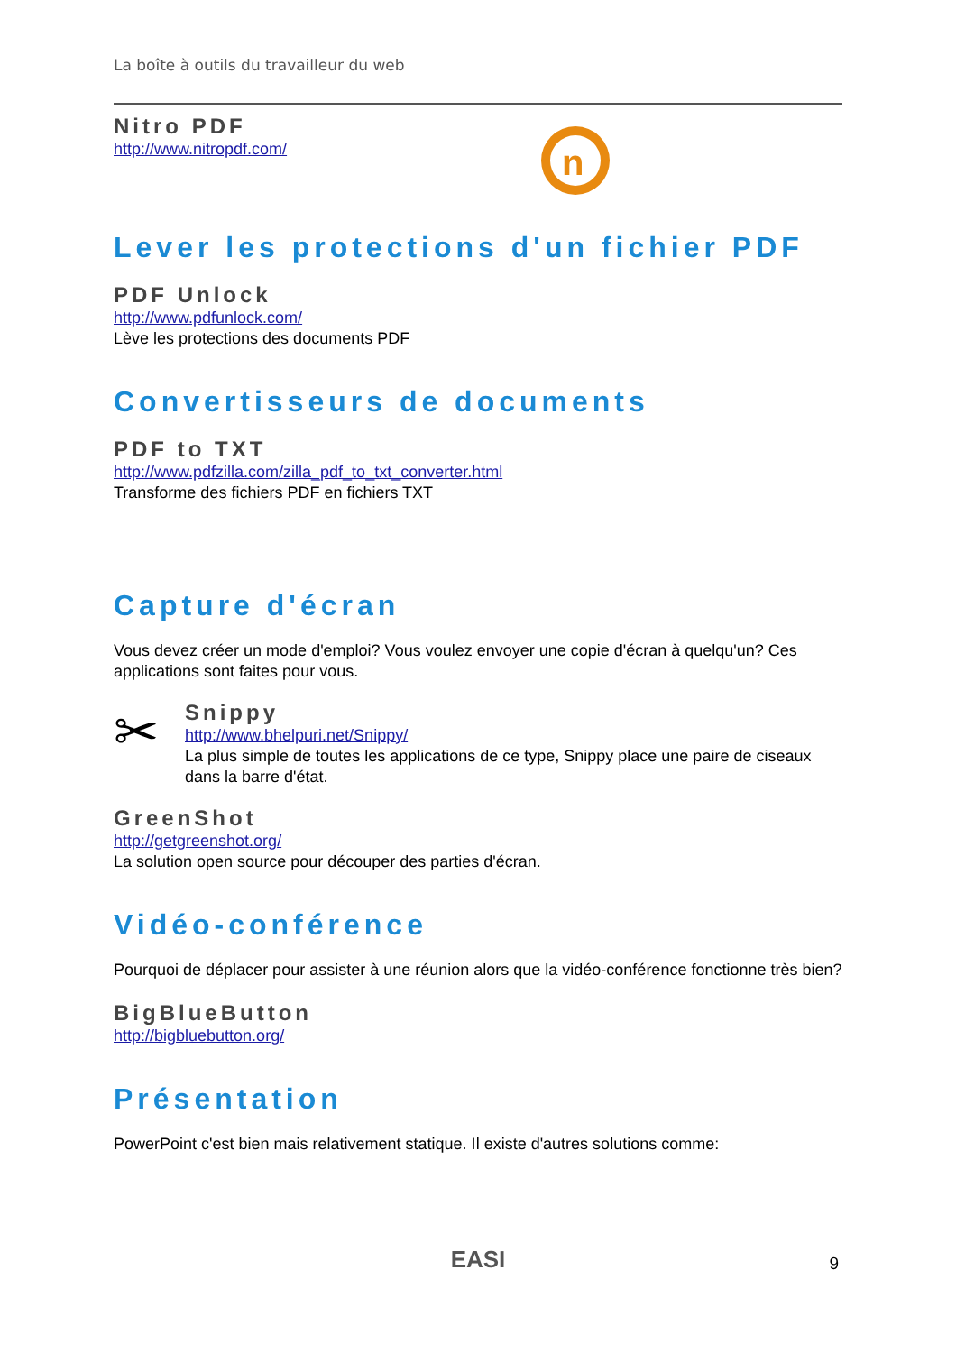La boîte à outils du travailleur du web
Nitro PDF
http://www.nitropdf.com/
n
Lever les protections d'un fichier PDF
PDF Unlock
http://www.pdfunlock.com/
Lève les protections des documents PDF
Convertisseurs de documents
PDF to TXT
http://www.pdfzilla.com/zilla_pdf_to_txt_converter.html
Transforme des fichiers PDF en fichiers TXT
Capture d'écran
Vous devez créer un mode d'emploi? Vous voulez envoyer une copie d'écran à quelqu'un? Ces applications sont faites pour vous.
✂
Snippy
http://www.bhelpuri.net/Snippy/
La plus simple de toutes les applications de ce type, Snippy place une paire de ciseaux dans la barre d'état.
GreenShot
http://getgreenshot.org/
La solution open source pour découper des parties d'écran.
Vidéo-conférence
Pourquoi de déplacer pour assister à une réunion alors que la vidéo-conférence fonctionne très bien?
BigBlueButton
http://bigbluebutton.org/
Présentation
PowerPoint c'est bien mais relativement statique. Il existe d'autres solutions comme:
EASI 9